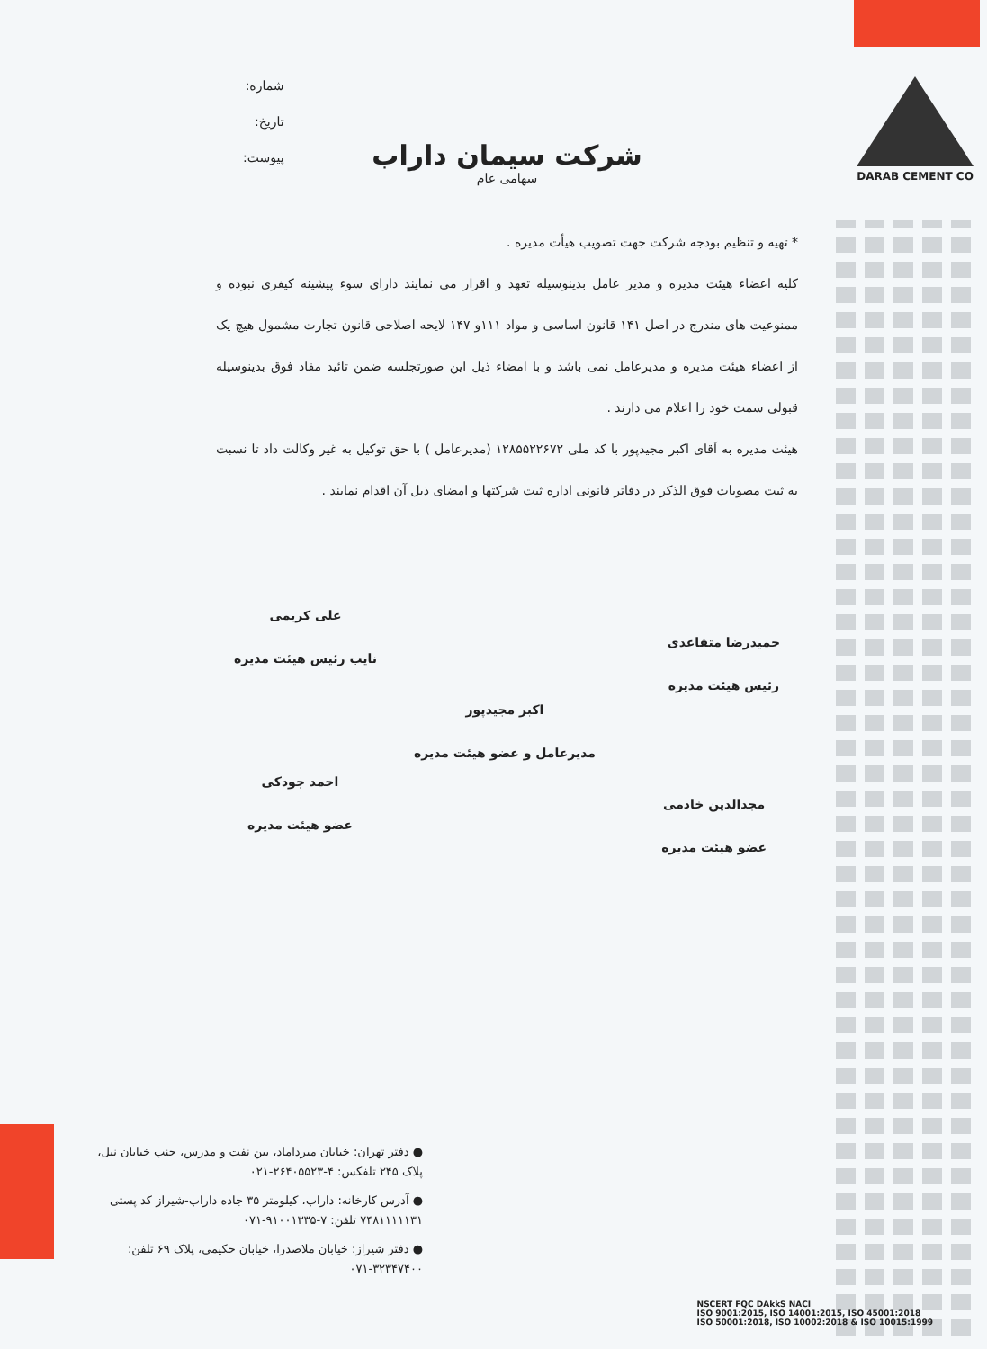DARAB CEMENT CO
شماره:
تاریخ:
پیوست:
شرکت سیمان داراب
سهامی عام
* تهیه و تنظیم بودجه شرکت جهت تصویب هیأت مدیره .
کلیه اعضاء هیئت مدیره و مدیر عامل بدینوسیله تعهد و اقرار می نمایند دارای سوء پیشینه کیفری نبوده و ممنوعیت های مندرج در اصل ۱۴۱ قانون اساسی و مواد ۱۱۱و ۱۴۷ لایحه اصلاحی قانون تجارت مشمول هیچ یک از اعضاء هیئت مدیره و مدیرعامل نمی باشد و با امضاء ذیل این صورتجلسه ضمن تائید مفاد فوق بدینوسیله قبولی سمت خود را اعلام می دارند .
هیئت مدیره به آقای اکبر مجیدپور با کد ملی ۱۲۸۵۵۲۲۶۷۲ (مدیرعامل ) با حق توکیل به غیر وکالت داد تا نسبت به ثبت مصوبات فوق الذکر در دفاتر قانونی اداره ثبت شرکتها و امضای ذیل آن اقدام نمایند .
حمیدرضا متقاعدی
رئیس هیئت مدیره
علی کریمی
نایب رئیس هیئت مدیره
اکبر مجیدپور
مدیرعامل و عضو هیئت مدیره
احمد جودکی
عضو هیئت مدیره
مجدالدین خادمی
عضو هیئت مدیره
● دفتر تهران: خیابان میرداماد، بین نفت و مدرس، جنب خیابان نیل، پلاک ۲۴۵ تلفکس: ۴-۲۶۴۰۵۵۲۳-۰۲۱
● آدرس کارخانه: داراب، کیلومتر ۳۵ جاده داراب-شیراز کد پستی ۷۴۸۱۱۱۱۱۳۱ تلفن: ۷-۹۱۰۰۱۳۳۵-۰۷۱
● دفتر شیراز: خیابان ملاصدرا، خیابان حکیمی، پلاک ۶۹ تلفن: ۳۲۳۴۷۴۰۰-۰۷۱
NSCERT FQC DAkkS NACI
ISO 9001:2015, ISO 14001:2015, ISO 45001:2018
ISO 50001:2018, ISO 10002:2018 & ISO 10015:1999